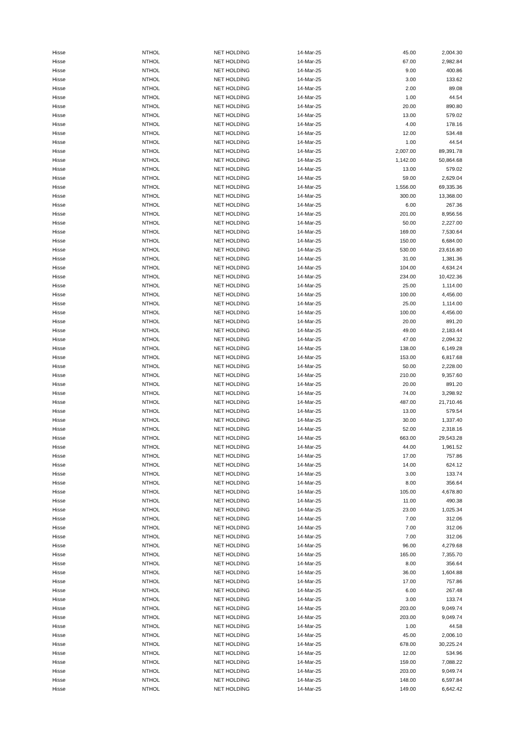| Hisse | NTHOL | NET HOLDİNG | 14-Mar-25 | 45.00 | 2,004.30 |
| Hisse | NTHOL | NET HOLDİNG | 14-Mar-25 | 67.00 | 2,982.84 |
| Hisse | NTHOL | NET HOLDİNG | 14-Mar-25 | 9.00 | 400.86 |
| Hisse | NTHOL | NET HOLDİNG | 14-Mar-25 | 3.00 | 133.62 |
| Hisse | NTHOL | NET HOLDİNG | 14-Mar-25 | 2.00 | 89.08 |
| Hisse | NTHOL | NET HOLDİNG | 14-Mar-25 | 1.00 | 44.54 |
| Hisse | NTHOL | NET HOLDİNG | 14-Mar-25 | 20.00 | 890.80 |
| Hisse | NTHOL | NET HOLDİNG | 14-Mar-25 | 13.00 | 579.02 |
| Hisse | NTHOL | NET HOLDİNG | 14-Mar-25 | 4.00 | 178.16 |
| Hisse | NTHOL | NET HOLDİNG | 14-Mar-25 | 12.00 | 534.48 |
| Hisse | NTHOL | NET HOLDİNG | 14-Mar-25 | 1.00 | 44.54 |
| Hisse | NTHOL | NET HOLDİNG | 14-Mar-25 | 2,007.00 | 89,391.78 |
| Hisse | NTHOL | NET HOLDİNG | 14-Mar-25 | 1,142.00 | 50,864.68 |
| Hisse | NTHOL | NET HOLDİNG | 14-Mar-25 | 13.00 | 579.02 |
| Hisse | NTHOL | NET HOLDİNG | 14-Mar-25 | 59.00 | 2,629.04 |
| Hisse | NTHOL | NET HOLDİNG | 14-Mar-25 | 1,556.00 | 69,335.36 |
| Hisse | NTHOL | NET HOLDİNG | 14-Mar-25 | 300.00 | 13,368.00 |
| Hisse | NTHOL | NET HOLDİNG | 14-Mar-25 | 6.00 | 267.36 |
| Hisse | NTHOL | NET HOLDİNG | 14-Mar-25 | 201.00 | 8,956.56 |
| Hisse | NTHOL | NET HOLDİNG | 14-Mar-25 | 50.00 | 2,227.00 |
| Hisse | NTHOL | NET HOLDİNG | 14-Mar-25 | 169.00 | 7,530.64 |
| Hisse | NTHOL | NET HOLDİNG | 14-Mar-25 | 150.00 | 6,684.00 |
| Hisse | NTHOL | NET HOLDİNG | 14-Mar-25 | 530.00 | 23,616.80 |
| Hisse | NTHOL | NET HOLDİNG | 14-Mar-25 | 31.00 | 1,381.36 |
| Hisse | NTHOL | NET HOLDİNG | 14-Mar-25 | 104.00 | 4,634.24 |
| Hisse | NTHOL | NET HOLDİNG | 14-Mar-25 | 234.00 | 10,422.36 |
| Hisse | NTHOL | NET HOLDİNG | 14-Mar-25 | 25.00 | 1,114.00 |
| Hisse | NTHOL | NET HOLDİNG | 14-Mar-25 | 100.00 | 4,456.00 |
| Hisse | NTHOL | NET HOLDİNG | 14-Mar-25 | 25.00 | 1,114.00 |
| Hisse | NTHOL | NET HOLDİNG | 14-Mar-25 | 100.00 | 4,456.00 |
| Hisse | NTHOL | NET HOLDİNG | 14-Mar-25 | 20.00 | 891.20 |
| Hisse | NTHOL | NET HOLDİNG | 14-Mar-25 | 49.00 | 2,183.44 |
| Hisse | NTHOL | NET HOLDİNG | 14-Mar-25 | 47.00 | 2,094.32 |
| Hisse | NTHOL | NET HOLDİNG | 14-Mar-25 | 138.00 | 6,149.28 |
| Hisse | NTHOL | NET HOLDİNG | 14-Mar-25 | 153.00 | 6,817.68 |
| Hisse | NTHOL | NET HOLDİNG | 14-Mar-25 | 50.00 | 2,228.00 |
| Hisse | NTHOL | NET HOLDİNG | 14-Mar-25 | 210.00 | 9,357.60 |
| Hisse | NTHOL | NET HOLDİNG | 14-Mar-25 | 20.00 | 891.20 |
| Hisse | NTHOL | NET HOLDİNG | 14-Mar-25 | 74.00 | 3,298.92 |
| Hisse | NTHOL | NET HOLDİNG | 14-Mar-25 | 487.00 | 21,710.46 |
| Hisse | NTHOL | NET HOLDİNG | 14-Mar-25 | 13.00 | 579.54 |
| Hisse | NTHOL | NET HOLDİNG | 14-Mar-25 | 30.00 | 1,337.40 |
| Hisse | NTHOL | NET HOLDİNG | 14-Mar-25 | 52.00 | 2,318.16 |
| Hisse | NTHOL | NET HOLDİNG | 14-Mar-25 | 663.00 | 29,543.28 |
| Hisse | NTHOL | NET HOLDİNG | 14-Mar-25 | 44.00 | 1,961.52 |
| Hisse | NTHOL | NET HOLDİNG | 14-Mar-25 | 17.00 | 757.86 |
| Hisse | NTHOL | NET HOLDİNG | 14-Mar-25 | 14.00 | 624.12 |
| Hisse | NTHOL | NET HOLDİNG | 14-Mar-25 | 3.00 | 133.74 |
| Hisse | NTHOL | NET HOLDİNG | 14-Mar-25 | 8.00 | 356.64 |
| Hisse | NTHOL | NET HOLDİNG | 14-Mar-25 | 105.00 | 4,678.80 |
| Hisse | NTHOL | NET HOLDİNG | 14-Mar-25 | 11.00 | 490.38 |
| Hisse | NTHOL | NET HOLDİNG | 14-Mar-25 | 23.00 | 1,025.34 |
| Hisse | NTHOL | NET HOLDİNG | 14-Mar-25 | 7.00 | 312.06 |
| Hisse | NTHOL | NET HOLDİNG | 14-Mar-25 | 7.00 | 312.06 |
| Hisse | NTHOL | NET HOLDİNG | 14-Mar-25 | 7.00 | 312.06 |
| Hisse | NTHOL | NET HOLDİNG | 14-Mar-25 | 96.00 | 4,279.68 |
| Hisse | NTHOL | NET HOLDİNG | 14-Mar-25 | 165.00 | 7,355.70 |
| Hisse | NTHOL | NET HOLDİNG | 14-Mar-25 | 8.00 | 356.64 |
| Hisse | NTHOL | NET HOLDİNG | 14-Mar-25 | 36.00 | 1,604.88 |
| Hisse | NTHOL | NET HOLDİNG | 14-Mar-25 | 17.00 | 757.86 |
| Hisse | NTHOL | NET HOLDİNG | 14-Mar-25 | 6.00 | 267.48 |
| Hisse | NTHOL | NET HOLDİNG | 14-Mar-25 | 3.00 | 133.74 |
| Hisse | NTHOL | NET HOLDİNG | 14-Mar-25 | 203.00 | 9,049.74 |
| Hisse | NTHOL | NET HOLDİNG | 14-Mar-25 | 203.00 | 9,049.74 |
| Hisse | NTHOL | NET HOLDİNG | 14-Mar-25 | 1.00 | 44.58 |
| Hisse | NTHOL | NET HOLDİNG | 14-Mar-25 | 45.00 | 2,006.10 |
| Hisse | NTHOL | NET HOLDİNG | 14-Mar-25 | 678.00 | 30,225.24 |
| Hisse | NTHOL | NET HOLDİNG | 14-Mar-25 | 12.00 | 534.96 |
| Hisse | NTHOL | NET HOLDİNG | 14-Mar-25 | 159.00 | 7,088.22 |
| Hisse | NTHOL | NET HOLDİNG | 14-Mar-25 | 203.00 | 9,049.74 |
| Hisse | NTHOL | NET HOLDİNG | 14-Mar-25 | 148.00 | 6,597.84 |
| Hisse | NTHOL | NET HOLDİNG | 14-Mar-25 | 149.00 | 6,642.42 |